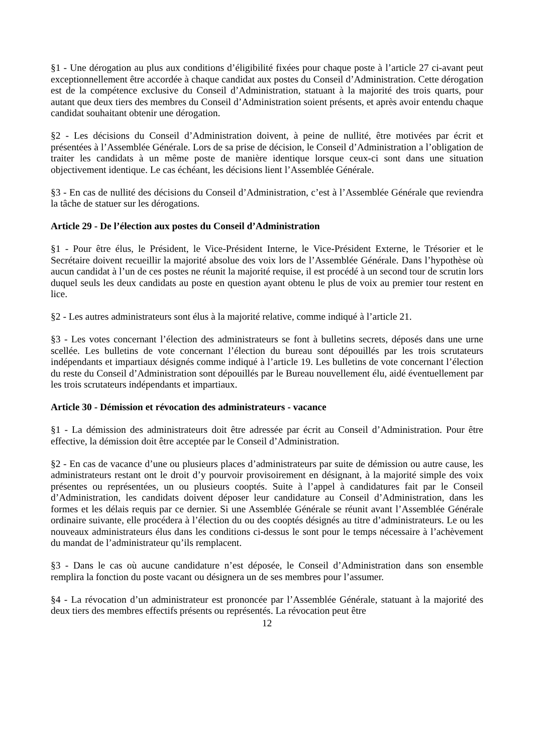§1 - Une dérogation au plus aux conditions d’éligibilité fixées pour chaque poste à l’article 27 ci-avant peut exceptionnellement être accordée à chaque candidat aux postes du Conseil d’Administration. Cette dérogation est de la compétence exclusive du Conseil d’Administration, statuant à la majorité des trois quarts, pour autant que deux tiers des membres du Conseil d’Administration soient présents, et après avoir entendu chaque candidat souhaitant obtenir une dérogation.
§2 - Les décisions du Conseil d’Administration doivent, à peine de nullité, être motivées par écrit et présentées à l’Assemblée Générale. Lors de sa prise de décision, le Conseil d’Administration a l’obligation de traiter les candidats à un même poste de manière identique lorsque ceux-ci sont dans une situation objectivement identique. Le cas échéant, les décisions lient l’Assemblée Générale.
§3 - En cas de nullité des décisions du Conseil d’Administration, c’est à l’Assemblée Générale que reviendra la tâche de statuer sur les dérogations.
Article 29 - De l’élection aux postes du Conseil d’Administration
§1 - Pour être élus, le Président, le Vice-Président Interne, le Vice-Président Externe, le Trésorier et le Secrétaire doivent recueillir la majorité absolue des voix lors de l’Assemblée Générale. Dans l’hypothèse où aucun candidat à l’un de ces postes ne réunit la majorité requise, il est procédé à un second tour de scrutin lors duquel seuls les deux candidats au poste en question ayant obtenu le plus de voix au premier tour restent en lice.
§2 - Les autres administrateurs sont élus à la majorité relative, comme indiqué à l’article 21.
§3 - Les votes concernant l’élection des administrateurs se font à bulletins secrets, déposés dans une urne scellée. Les bulletins de vote concernant l’élection du bureau sont dépouillés par les trois scrutateurs indépendants et impartiaux désignés comme indiqué à l’article 19. Les bulletins de vote concernant l’élection du reste du Conseil d’Administration sont dépouillés par le Bureau nouvellement élu, aidé éventuellement par les trois scrutateurs indépendants et impartiaux.
Article 30 - Démission et révocation des administrateurs - vacance
§1 - La démission des administrateurs doit être adressée par écrit au Conseil d’Administration. Pour être effective, la démission doit être acceptée par le Conseil d’Administration.
§2 - En cas de vacance d’une ou plusieurs places d’administrateurs par suite de démission ou autre cause, les administrateurs restant ont le droit d’y pourvoir provisoirement en désignant, à la majorité simple des voix présentes ou représentées, un ou plusieurs cooptés. Suite à l’appel à candidatures fait par le Conseil d’Administration, les candidats doivent déposer leur candidature au Conseil d’Administration, dans les formes et les délais requis par ce dernier. Si une Assemblée Générale se réunit avant l’Assemblée Générale ordinaire suivante, elle procédera à l’élection du ou des cooptés désignés au titre d’administrateurs. Le ou les nouveaux administrateurs élus dans les conditions ci-dessus le sont pour le temps nécessaire à l’achèvement du mandat de l’administrateur qu’ils remplacent.
§3 - Dans le cas où aucune candidature n’est déposée, le Conseil d’Administration dans son ensemble remplira la fonction du poste vacant ou désignera un de ses membres pour l’assumer.
§4 - La révocation d’un administrateur est prononcée par l’Assemblée Générale, statuant à la majorité des deux tiers des membres effectifs présents ou représentés. La révocation peut être
12